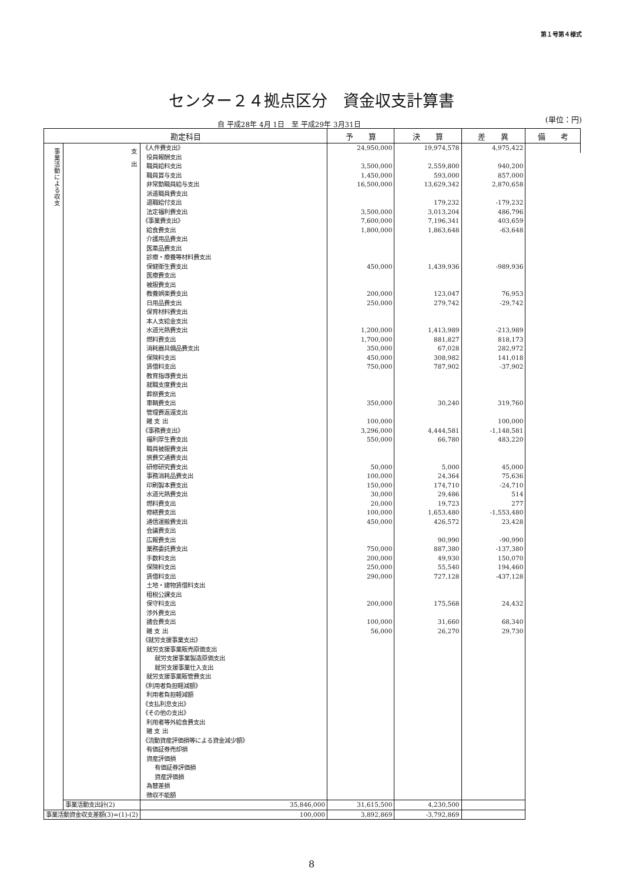第１号第４様式
センター２４拠点区分　資金収支計算書
(単位：円)
自 平成28年 4月 1日　至 平成29年 3月31日
| 勘定科目 | | | 予 算 | 決 算 | 差 異 | 備 考 |
| --- | --- | --- | --- | --- | --- | --- |
| 事業活動による収支 | 支 出 | 《人件費支出》 | 24,950,000 | 19,974,578 | 4,975,422 | |
| | | 役員報酬支出 | | | | |
| | | 職員給料支出 | 3,500,000 | 2,559,800 | 940,200 | |
| | | 職員賞与支出 | 1,450,000 | 593,000 | 857,000 | |
| | | 非常勤職員給与支出 | 16,500,000 | 13,629,342 | 2,870,658 | |
| | | 派遣職員費支出 | | | | |
| | | 退職給付支出 | | 179,232 | -179,232 | |
| | | 法定福利費支出 | 3,500,000 | 3,013,204 | 486,796 | |
| | | 《事業費支出》 | 7,600,000 | 7,196,341 | 403,659 | |
| | | 給食費支出 | 1,800,000 | 1,863,648 | -63,648 | |
| | | 介護用品費支出 | | | | |
| | | 医薬品費支出 | | | | |
| | | 診療・療養等材料費支出 | | | | |
| | | 保健衛生費支出 | 450,000 | 1,439,936 | -989,936 | |
| | | 医療費支出 | | | | |
| | | 被服費支出 | | | | |
| | | 教養娯楽費支出 | 200,000 | 123,047 | 76,953 | |
| | | 日用品費支出 | 250,000 | 279,742 | -29,742 | |
| | | 保育材料費支出 | | | | |
| | | 本人支給金支出 | | | | |
| | | 水道光熱費支出 | 1,200,000 | 1,413,989 | -213,989 | |
| | | 燃料費支出 | 1,700,000 | 881,827 | 818,173 | |
| | | 消耗器具備品費支出 | 350,000 | 67,028 | 282,972 | |
| | | 保険料支出 | 450,000 | 308,982 | 141,018 | |
| | | 賃借料支出 | 750,000 | 787,902 | -37,902 | |
| | | 教育指導費支出 | | | | |
| | | 就職支度費支出 | | | | |
| | | 葬祭費支出 | | | | |
| | | 車輌費支出 | 350,000 | 30,240 | 319,760 | |
| | | 管理費返還支出 | | | | |
| | | 雑 支 出 | 100,000 | | 100,000 | |
| | | 《事務費支出》 | 3,296,000 | 4,444,581 | -1,148,581 | |
| | | 福利厚生費支出 | 550,000 | 66,780 | 483,220 | |
| | | 職員被服費支出 | | | | |
| | | 旅費交通費支出 | | | | |
| | | 研修研究費支出 | 50,000 | 5,000 | 45,000 | |
| | | 事務消耗品費支出 | 100,000 | 24,364 | 75,636 | |
| | | 印刷製本費支出 | 150,000 | 174,710 | -24,710 | |
| | | 水道光熱費支出 | 30,000 | 29,486 | 514 | |
| | | 燃料費支出 | 20,000 | 19,723 | 277 | |
| | | 修繕費支出 | 100,000 | 1,653,480 | -1,553,480 | |
| | | 通信運搬費支出 | 450,000 | 426,572 | 23,428 | |
| | | 会議費支出 | | | | |
| | | 広報費支出 | | 90,990 | -90,990 | |
| | | 業務委託費支出 | 750,000 | 887,380 | -137,380 | |
| | | 手数料支出 | 200,000 | 49,930 | 150,070 | |
| | | 保険料支出 | 250,000 | 55,540 | 194,460 | |
| | | 賃借料支出 | 290,000 | 727,128 | -437,128 | |
| | | 土地・建物賃借料支出 | | | | |
| | | 租税公課支出 | | | | |
| | | 保守料支出 | 200,000 | 175,568 | 24,432 | |
| | | 渉外費支出 | | | | |
| | | 諸会費支出 | 100,000 | 31,660 | 68,340 | |
| | | 雑 支 出 | 56,000 | 26,270 | 29,730 | |
| | | 《就労支援事業支出》 | | | | |
| | | 就労支援事業販売原価支出 | | | | |
| | | 就労支援事業製造原価支出 | | | | |
| | | 就労支援事業仕入支出 | | | | |
| | | 就労支援事業販管費支出 | | | | |
| | | 《利用者負担軽減額》 | | | | |
| | | 利用者負担軽減額 | | | | |
| | | 《支払利息支出》 | | | | |
| | | 《その他の支出》 | | | | |
| | | 利用者等外給食費支出 | | | | |
| | | 雑 支 出 | | | | |
| | | 《流動資産評価損等による資金減少額》 | | | | |
| | | 有価証券売却損 | | | | |
| | | 資産評価損 | | | | |
| | | 有価証券評価損 | | | | |
| | | 資産評価損 | | | | |
| | | 為替差損 | | | | |
| | | 徴収不能額 | | | | |
| | 事業活動支出計(2) | 35,846,000 | 31,615,500 | 4,230,500 | | |
| 事業活動資金収支差額(3)=(1)-(2) | | 100,000 | 3,892,869 | -3,792,869 | | |
8